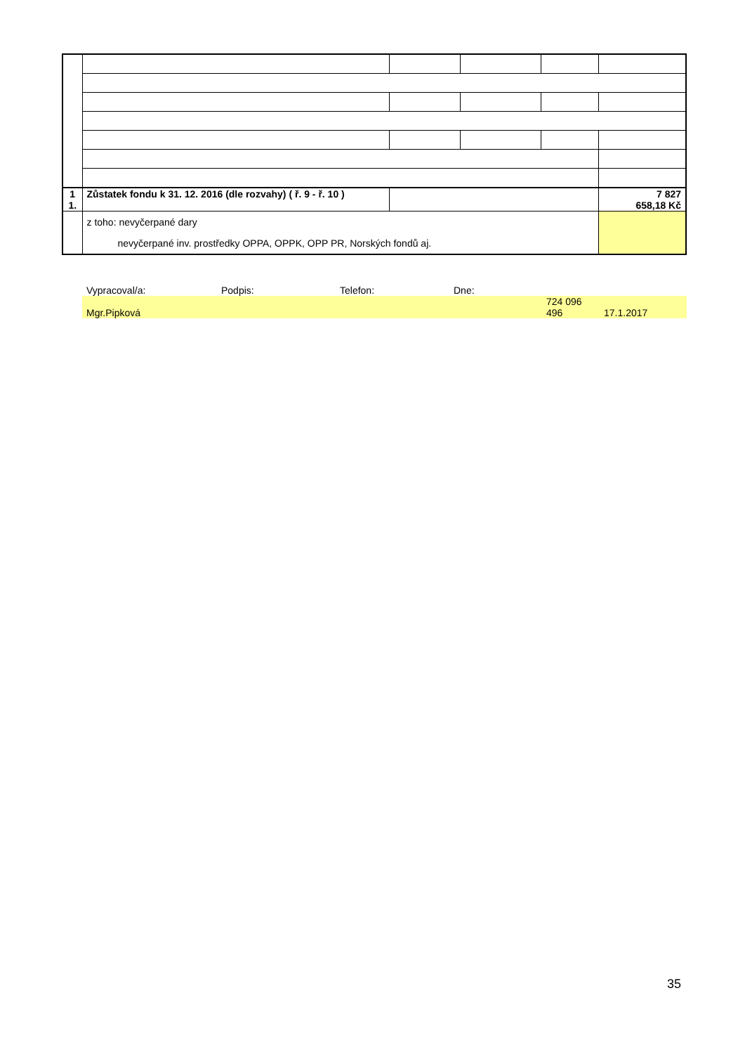| 1 1. | Zůstatek fondu k 31. 12. 2016 (dle rozvahy) ( ř. 9 - ř. 10 ) | | | | 7 827 658,18 Kč |
| | z toho: nevyčerpané dary nevyčerpané inv. prostředky OPPA, OPPK, OPP PR, Norských fondů aj. | | | | |
| Vypracoval/a: | Podpis: | Telefon: | Dne: | | |
| Mgr.Pipková | | | | 724 096 496 | 17.1.2017 |
35